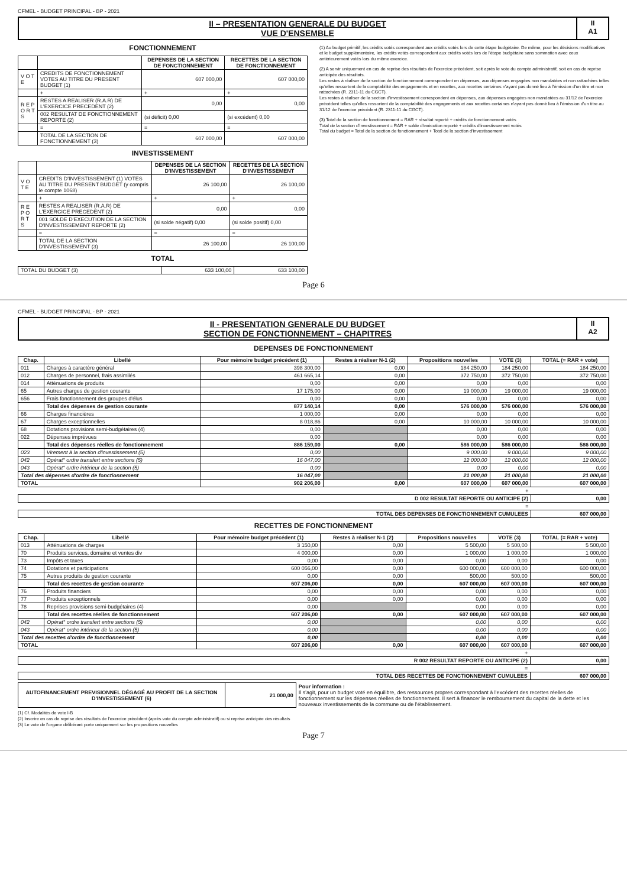CFMEL - BUDGET PRINCIPAL - BP - 2021
II – PRESENTATION GENERALE DU BUDGET
VUE D'ENSEMBLE
II
A1
FONCTIONNEMENT
| | | DEPENSES DE LA SECTION DE FONCTIONNEMENT | RECETTES DE LA SECTION DE FONCTIONNEMENT |
| --- | --- | --- | --- |
| V O T E | CREDITS DE FONCTIONNEMENT VOTES AU TITRE DU PRESENT BUDGET (1) | 607 000,00 | 607 000,00 |
| | + | + | + |
| R E P O R T S | RESTES A REALISER (R.A.R) DE L'EXERCICE PRECEDENT (2) | 0,00 | 0,00 |
| | 002 RESULTAT DE FONCTIONNEMENT REPORTE (2) | (si déficit) 0,00 | (si excédent) 0,00 |
| | = | = | = |
| | TOTAL DE LA SECTION DE FONCTIONNEMENT (3) | 607 000,00 | 607 000,00 |
INVESTISSEMENT
| | | DEPENSES DE LA SECTION D'INVESTISSEMENT | RECETTES DE LA SECTION D'INVESTISSEMENT |
| --- | --- | --- | --- |
| V O T E | CREDITS D'INVESTISSEMENT (1) VOTES AU TITRE DU PRESENT BUDGET (y compris le compte 1068) | 26 100,00 | 26 100,00 |
| | + | + | + |
| R E P O R T S | RESTES A REALISER (R.A.R) DE L'EXERCICE PRECEDENT (2) | 0,00 | 0,00 |
| | 001 SOLDE D'EXECUTION DE LA SECTION D'INVESTISSEMENT REPORTE (2) | (si solde négatif) 0,00 | (si solde positif) 0,00 |
| | = | = | = |
| | TOTAL DE LA SECTION D'INVESTISSEMENT (3) | 26 100,00 | 26 100,00 |
TOTAL
| TOTAL DU BUDGET (3) | 633 100,00 | 633 100,00 |
(1) Au budget primitif, les crédits votés correspondent aux crédits votés lors de cette étape budgétaire. De même, pour les décisions modificatives et le budget supplémentaire, les crédits votés correspondent aux crédits votés lors de l'étape budgétaire sans sommation avec ceux antérieurement votés lors du même exercice.
(2) A servir uniquement en cas de reprise des résultats de l'exercice précédent, soit après le vote du compte administratif, soit en cas de reprise anticipée des résultats.
Les restes à réaliser de la section de fonctionnement correspondent en dépenses, aux dépenses engagées non mandatées et non rattachées telles qu'elles ressortent de la comptabilité des engagements et en recettes, aux recettes certaines n'ayant pas donné lieu à l'émission d'un titre et non rattachées (R. 2311-11 du CGCT).
Les restes à réaliser de la section d'investissement correspondent en dépenses, aux dépenses engagées non mandatées au 31/12 de l'exercice précédent telles qu'elles ressortent de la comptabilité des engagements et aux recettes certaines n'ayant pas donné lieu à l'émission d'un titre au 31/12 de l'exercice précédent (R. 2311-11 du CGCT).
(3) Total de la section de fonctionnement = RAR + résultat reporté + crédits de fonctionnement votés
Total de la section d'investissement = RAR + solde d'exécution reporté + crédits d'investissement votés
Total du budget = Total de la section de fonctionnement + Total de la section d'investissement
Page 6
CFMEL - BUDGET PRINCIPAL - BP - 2021
II - PRESENTATION GENERALE DU BUDGET
SECTION DE FONCTIONNEMENT – CHAPITRES
II
A2
DEPENSES DE FONCTIONNEMENT
| Chap. | Libellé | Pour mémoire budget précédent (1) | Restes à réaliser N-1 (2) | Propositions nouvelles | VOTE (3) | TOTAL (= RAR + vote) |
| --- | --- | --- | --- | --- | --- | --- |
| 011 | Charges à caractère général | 398 300,00 | 0,00 | 184 250,00 | 184 250,00 | 184 250,00 |
| 012 | Charges de personnel, frais assimilés | 461 665,14 | 0,00 | 372 750,00 | 372 750,00 | 372 750,00 |
| 014 | Atténuations de produits | 0,00 | 0,00 | 0,00 | 0,00 | 0,00 |
| 65 | Autres charges de gestion courante | 17 175,00 | 0,00 | 19 000,00 | 19 000,00 | 19 000,00 |
| 656 | Frais fonctionnement des groupes d'élus | 0,00 | 0,00 | 0,00 | 0,00 | 0,00 |
| | Total des dépenses de gestion courante | 877 140,14 | 0,00 | 576 000,00 | 576 000,00 | 576 000,00 |
| 66 | Charges financières | 1 000,00 | 0,00 | 0,00 | 0,00 | 0,00 |
| 67 | Charges exceptionnelles | 8 018,86 | 0,00 | 10 000,00 | 10 000,00 | 10 000,00 |
| 68 | Dotations provisions semi-budgétaires (4) | 0,00 | | 0,00 | 0,00 | 0,00 |
| 022 | Dépenses imprévues | 0,00 | | 0,00 | 0,00 | 0,00 |
| | Total des dépenses réelles de fonctionnement | 886 159,00 | 0,00 | 586 000,00 | 586 000,00 | 586 000,00 |
| 023 | Virement à la section d'investissement (5) | 0,00 | | 9 000,00 | 9 000,00 | 9 000,00 |
| 042 | Opérat° ordre transfert entre sections (5) | 16 047,00 | | 12 000,00 | 12 000,00 | 12 000,00 |
| 043 | Opérat° ordre intérieur de la section (5) | 0,00 | | 0,00 | 0,00 | 0,00 |
| Total des dépenses d'ordre de fonctionnement | | 16 047,00 | | 21 000,00 | 21 000,00 | 21 000,00 |
| TOTAL | | 902 206,00 | 0,00 | 607 000,00 | 607 000,00 | 607 000,00 |
| + | | | | | | |
| D 002 RESULTAT REPORTE OU ANTICIPE (2) | | | | | | 0,00 |
| = | | | | | | |
| TOTAL DES DEPENSES DE FONCTIONNEMENT CUMULEES | | | | | | 607 000,00 |
RECETTES DE FONCTIONNEMENT
| Chap. | Libellé | Pour mémoire budget précédent (1) | Restes à réaliser N-1 (2) | Propositions nouvelles | VOTE (3) | TOTAL (= RAR + vote) |
| --- | --- | --- | --- | --- | --- | --- |
| 013 | Atténuations de charges | 3 150,00 | 0,00 | 5 500,00 | 5 500,00 | 5 500,00 |
| 70 | Produits services, domaine et ventes div | 4 000,00 | 0,00 | 1 000,00 | 1 000,00 | 1 000,00 |
| 73 | Impôts et taxes | 0,00 | 0,00 | 0,00 | 0,00 | 0,00 |
| 74 | Dotations et participations | 600 056,00 | 0,00 | 600 000,00 | 600 000,00 | 600 000,00 |
| 75 | Autres produits de gestion courante | 0,00 | 0,00 | 500,00 | 500,00 | 500,00 |
| | Total des recettes de gestion courante | 607 206,00 | 0,00 | 607 000,00 | 607 000,00 | 607 000,00 |
| 76 | Produits financiers | 0,00 | 0,00 | 0,00 | 0,00 | 0,00 |
| 77 | Produits exceptionnels | 0,00 | 0,00 | 0,00 | 0,00 | 0,00 |
| 78 | Reprises provisions semi-budgétaires (4) | 0,00 | | 0,00 | 0,00 | 0,00 |
| | Total des recettes réelles de fonctionnement | 607 206,00 | 0,00 | 607 000,00 | 607 000,00 | 607 000,00 |
| 042 | Opérat° ordre transfert entre sections (5) | 0,00 | | 0,00 | 0,00 | 0,00 |
| 043 | Opérat° ordre intérieur de la section (5) | 0,00 | | 0,00 | 0,00 | 0,00 |
| Total des recettes d'ordre de fonctionnement | | 0,00 | | 0,00 | 0,00 | 0,00 |
| TOTAL | | 607 206,00 | 0,00 | 607 000,00 | 607 000,00 | 607 000,00 |
| + | | | | | | |
| R 002 RESULTAT REPORTE OU ANTICIPE (2) | | | | | | 0,00 |
| = | | | | | | |
| TOTAL DES RECETTES DE FONCTIONNEMENT CUMULEES | | | | | | 607 000,00 |
| AUTOFINANCEMENT PREVISIONNEL DÉGAGÉ AU PROFIT DE LA SECTION D'INVESTISSEMENT (6) | 21 000,00 | Pour information : Il s'agit, pour un budget voté en équilibre, des ressources propres correspondant à l'excédent des recettes réelles de fonctionnement sur les dépenses réelles de fonctionnement. Il sert à financer le remboursement du capital de la dette et les nouveaux investissements de la commune ou de l'établissement. |
(1) Cf. Modalités de vote I-B
(2) Inscrire en cas de reprise des résultats de l'exercice précédent (après vote du compte administratif) ou si reprise anticipée des résultats
(3) Le vote de l'organe délibérant porte uniquement sur les propositions nouvelles
Page 7